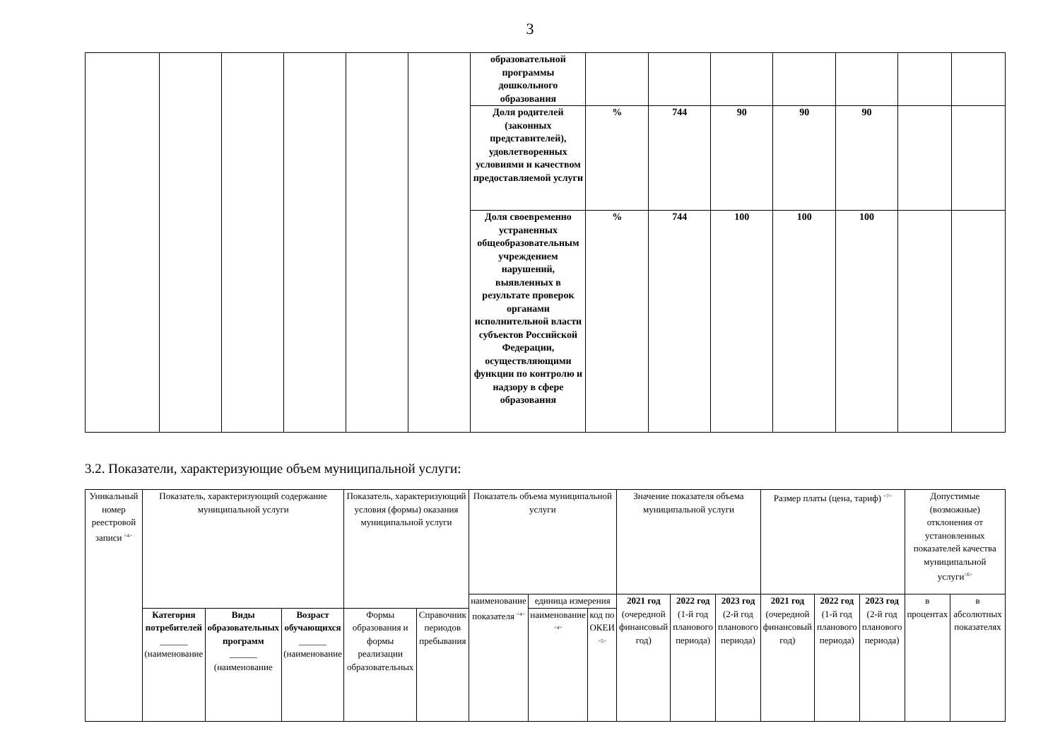3
| | | | | | | образовательной программы дошкольного образования | | | | | | | |
| | | | | | | Доля родителей (законных представителей), удовлетворенных условиями и качеством предоставляемой услуги | % | 744 | 90 | 90 | 90 | | |
| | | | | | | Доля своевременно устраненных общеобразовательным учреждением нарушений, выявленных в результате проверок органами исполнительной власти субъектов Российской Федерации, осуществляющими функции по контролю и надзору в сфере образования | % | 744 | 100 | 100 | 100 | | |
3.2. Показатели, характеризующие объем муниципальной услуги:
| Уникальный номер реестровой записи <sup><4></sup> | Показатель, характеризующий содержание муниципальной услуги | | | Показатель, характеризующий условия (формы) оказания муниципальной услуги | | Показатель объема муниципальной услуги | | | Значение показателя объема муниципальной услуги | | | Размер платы (цена, тариф) <sup><7></sup> | | | Допустимые (возможные) отклонения от установленных показателей качества муниципальной услуги<sup><6></sup> | |
| | | | | | | наименование показателя <sup><4></sup> | единица измерения | | 2021 год (очередной финансовый год) | 2022 год (1-й год планового периода) | 2023 год (2-й год планового периода) | 2021 год (очередной финансовый год) | 2022 год (1-й год планового периода) | 2023 год (2-й год планового периода) | в процентах | в абсолютных показателях |
| | Категория потребителей ______ (наименование | Виды образовательных программ ______ (наименование | Возраст обучающихся ______ (наименование | Формы образования и формы реализации образовательных | Справочник периодов пребывания | | наименование <sup><4></sup> | код по ОКЕИ <sup><5></sup> | | | | | | | | |